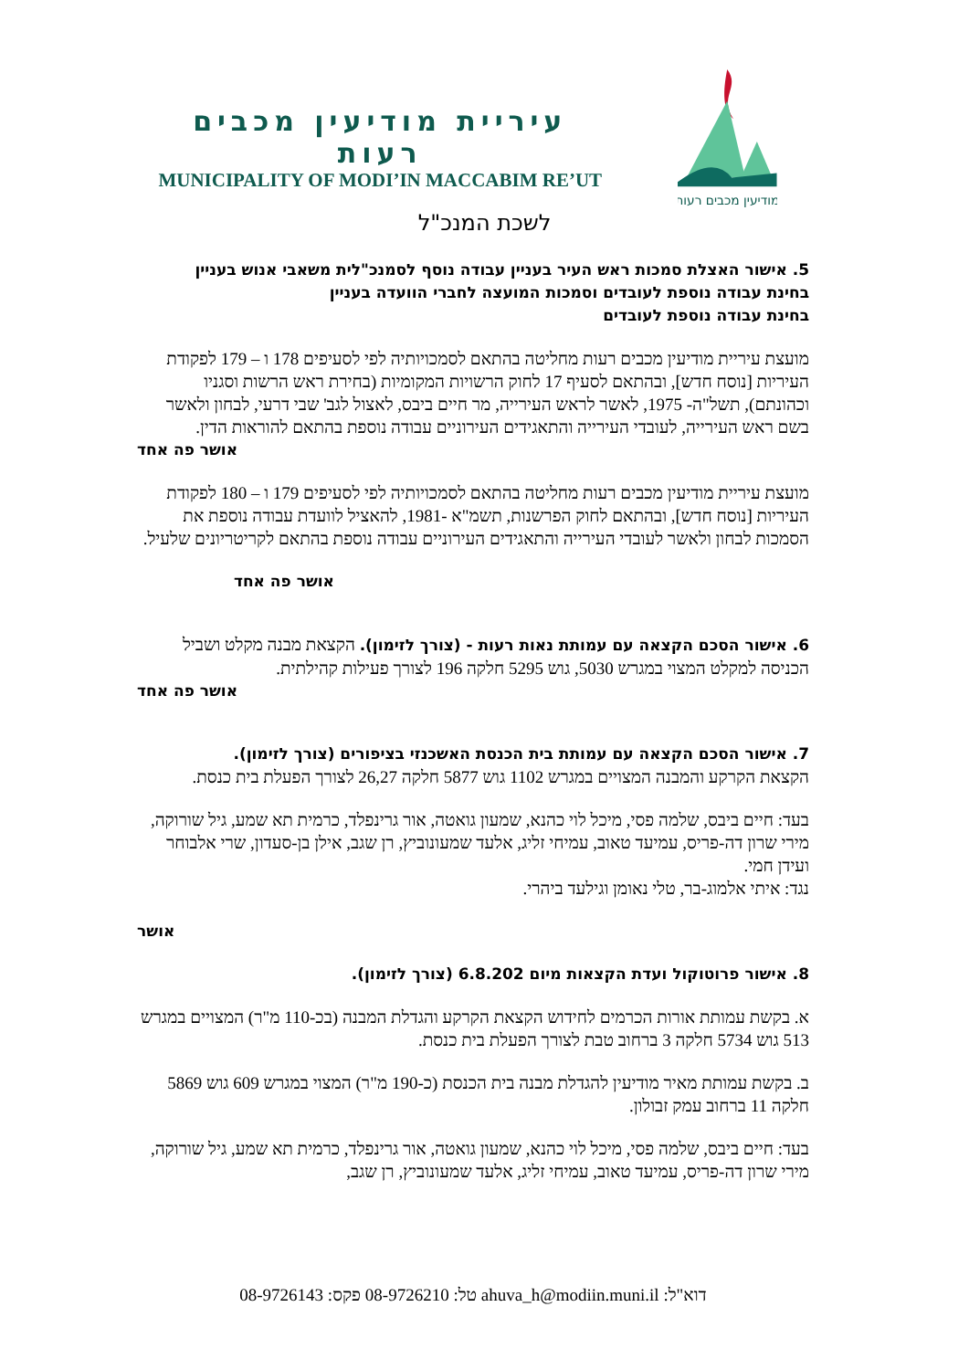מודיעין מכבים רעות
עיריית מודיעין מכבים רעות
MUNICIPALITY OF MODI’IN MACCABIM RE’UT
לשכת המנכ"ל
5. אישור האצלת סמכות ראש העיר בעניין עבודה נוסף לסמנכ"לית משאבי אנוש בעניין
בחינת עבודה נוספת לעובדים וסמכות המועצה לחברי הוועדה בעניין
בחינת עבודה נוספת לעובדים
מועצת עיריית מודיעין מכבים רעות מחליטה בהתאם לסמכויותיה לפי לסעיפים 178 ו – 179 לפקודת העיריות [נוסח חדש], ובהתאם לסעיף 17 לחוק הרשויות המקומיות (בחירת ראש הרשות וסגניו וכהונתם), תשל"ה- 1975, לאשר לראש העירייה, מר חיים ביבס, לאצול לגב' שבי דרעי, לבחון ולאשר בשם ראש העירייה, לעובדי העירייה והתאגידים העירוניים עבודה נוספת בהתאם להוראות הדין.
אושר פה אחד
מועצת עיריית מודיעין מכבים רעות מחליטה בהתאם לסמכויותיה לפי לסעיפים 179 ו – 180 לפקודת העיריות [נוסח חדש], ובהתאם לחוק הפרשנות, תשמ"א -1981, להאציל לוועדת עבודה נוספת את הסמכות לבחון ולאשר לעובדי העירייה והתאגידים העירוניים עבודה נוספת בהתאם לקריטריונים שלעיל.
אושר פה אחד
6. אישור הסכם הקצאה עם עמותת נאות רעות - (צורך לזימון). הקצאת מבנה מקלט ושביל הכניסה למקלט המצוי במגרש 5030, גוש 5295 חלקה 196 לצורך פעילות קהילתית.
אושר פה אחד
7. אישור הסכם הקצאה עם עמותת בית הכנסת האשכנזי בציפורים (צורך לזימון).
הקצאת הקרקע והמבנה המצויים במגרש 1102 גוש 5877 חלקה 26,27 לצורך הפעלת בית כנסת.
בעד: חיים ביבס, שלמה פסי, מיכל לוי כהנא, שמעון גואטה, אור גרינפלד, כרמית תא שמע, גיל שורוקה, מירי שרון דה-פריס, עמיעד טאוב, עמיחי זליג, אלעד שמעונוביץ, רן שגב, אילן בן-סעדון, שרי אלבוחר ועידן חמי.
נגד: איתי אלמוג-בר, טלי נאומן וגילעד ביהרי.
אושר
8. אישור פרוטוקול ועדת הקצאות מיום 6.8.202 (צורך לזימון).
א. בקשת עמותת אורות הכרמים לחידוש הקצאת הקרקע והגדלת המבנה (בכ-110 מ"ר) המצויים במגרש 513 גוש 5734 חלקה 3 ברחוב טבת לצורך הפעלת בית כנסת.
ב. בקשת עמותת מאיר מודיעין להגדלת מבנה בית הכנסת (כ-190 מ"ר) המצוי במגרש 609 גוש 5869 חלקה 11 ברחוב עמק זבולון.
בעד: חיים ביבס, שלמה פסי, מיכל לוי כהנא, שמעון גואטה, אור גרינפלד, כרמית תא שמע, גיל שורוקה, מירי שרון דה-פריס, עמיעד טאוב, עמיחי זליג, אלעד שמעונוביץ, רן שגב,
דוא"ל: ahuva_h@modiin.muni.il טל: 08-9726210 פקס: 08-9726143